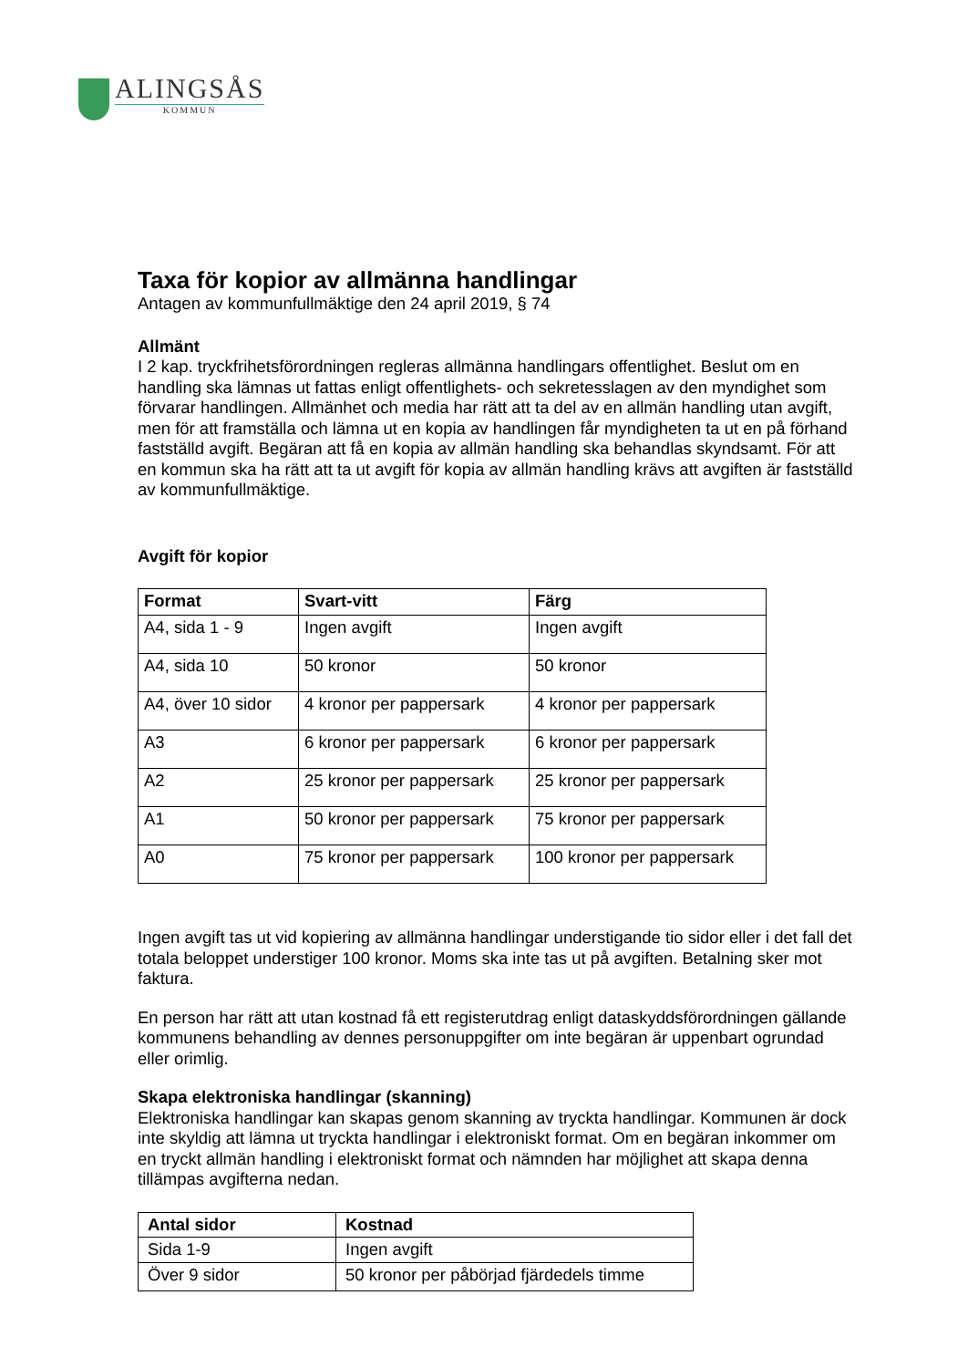ALINGSÅS
KOMMUN
Taxa för kopior av allmänna handlingar
Antagen av kommunfullmäktige den 24 april 2019, § 74
Allmänt
I 2 kap. tryckfrihetsförordningen regleras allmänna handlingars offentlighet. Beslut om en handling ska lämnas ut fattas enligt offentlighets- och sekretesslagen av den myndighet som förvarar handlingen. Allmänhet och media har rätt att ta del av en allmän handling utan avgift, men för att framställa och lämna ut en kopia av handlingen får myndigheten ta ut en på förhand fastställd avgift. Begäran att få en kopia av allmän handling ska behandlas skyndsamt. För att en kommun ska ha rätt att ta ut avgift för kopia av allmän handling krävs att avgiften är fastställd av kommunfullmäktige.
Avgift för kopior
| Format | Svart-vitt | Färg |
| --- | --- | --- |
| A4, sida 1 - 9 | Ingen avgift | Ingen avgift |
| A4, sida 10 | 50 kronor | 50 kronor |
| A4, över 10 sidor | 4 kronor per pappersark | 4 kronor per pappersark |
| A3 | 6 kronor per pappersark | 6 kronor per pappersark |
| A2 | 25 kronor per pappersark | 25 kronor per pappersark |
| A1 | 50 kronor per pappersark | 75 kronor per pappersark |
| A0 | 75 kronor per pappersark | 100 kronor per pappersark |
Ingen avgift tas ut vid kopiering av allmänna handlingar understigande tio sidor eller i det fall det totala beloppet understiger 100 kronor. Moms ska inte tas ut på avgiften. Betalning sker mot faktura.
En person har rätt att utan kostnad få ett registerutdrag enligt dataskyddsförordningen gällande kommunens behandling av dennes personuppgifter om inte begäran är uppenbart ogrundad eller orimlig.
Skapa elektroniska handlingar (skanning)
Elektroniska handlingar kan skapas genom skanning av tryckta handlingar. Kommunen är dock inte skyldig att lämna ut tryckta handlingar i elektroniskt format. Om en begäran inkommer om en tryckt allmän handling i elektroniskt format och nämnden har möjlighet att skapa denna tillämpas avgifterna nedan.
| Antal sidor | Kostnad |
| --- | --- |
| Sida 1-9 | Ingen avgift |
| Över 9 sidor | 50 kronor per påbörjad fjärdedels timme |